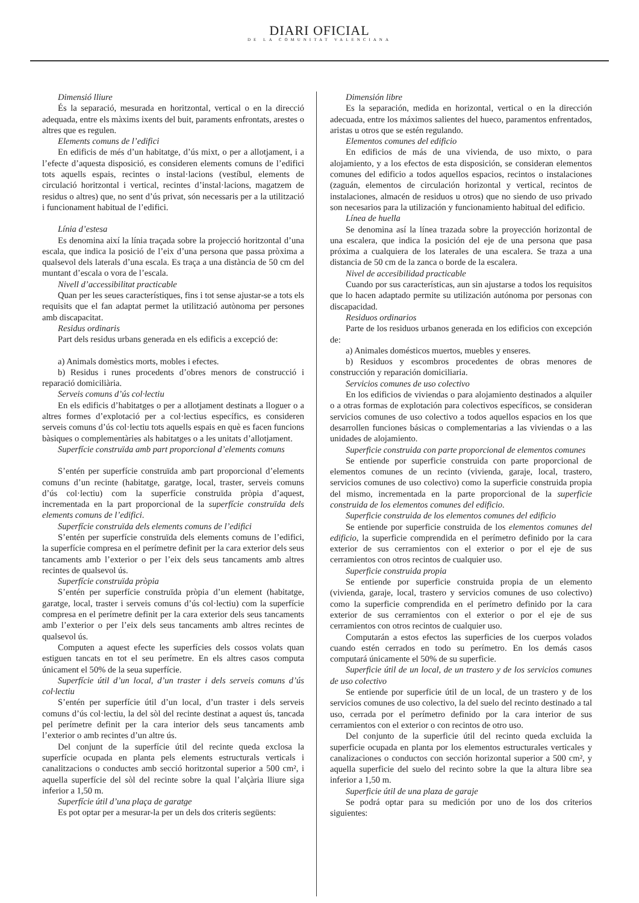DIARI OFICIAL
DE LA COMUNITAT VALENCIANA
Dimensió lliure
És la separació, mesurada en horitzontal, vertical o en la direcció adequada, entre els màxims ixents del buit, paraments enfrontats, arestes o altres que es regulen.
Elements comuns de l’edifici
En edificis de més d’un habitatge, d’ús mixt, o per a allotjament, i a l’efecte d’aquesta disposició, es consideren elements comuns de l’edifici tots aquells espais, recintes o instal·lacions (vestíbul, elements de circulació horitzontal i vertical, recintes d’instal·lacions, magatzem de residus o altres) que, no sent d’ús privat, són necessaris per a la utilització i funcionament habitual de l’edifici.
Línia d’estesa
Es denomina així la línia traçada sobre la projecció horitzontal d’una escala, que indica la posició de l’eix d’una persona que passa pròxima a qualsevol dels laterals d’una escala. Es traça a una distància de 50 cm del muntant d’escala o vora de l’escala.
Nivell d’accessibilitat practicable
Quan per les seues característiques, fins i tot sense ajustar-se a tots els requisits que el fan adaptat permet la utilització autònoma per persones amb discapacitat.
Residus ordinaris
Part dels residus urbans generada en els edificis a excepció de:
a) Animals domèstics morts, mobles i efectes.
b) Residus i runes procedents d’obres menors de construcció i reparació domiciliària.
Serveis comuns d’ús col·lectiu
En els edificis d’habitatges o per a allotjament destinats a lloguer o a altres formes d’explotació per a col·lectius específics, es consideren serveis comuns d’ús col·lectiu tots aquells espais en què es facen funcions bàsiques o complementàries als habitatges o a les unitats d’allotjament.
Superfície construïda amb part proporcional d’elements comuns
S’entén per superfície construïda amb part proporcional d’elements comuns d’un recinte (habitatge, garatge, local, traster, serveis comuns d’ús col·lectiu) com la superfície construïda pròpia d’aquest, incrementada en la part proporcional de la superfície construïda dels elements comuns de l’edifici.
Superfície construïda dels elements comuns de l’edifici
S’entén per superfície construïda dels elements comuns de l’edifici, la superfície compresa en el perímetre definit per la cara exterior dels seus tancaments amb l’exterior o per l’eix dels seus tancaments amb altres recintes de qualsevol ús.
Superfície construïda pròpia
S’entén per superfície construïda pròpia d’un element (habitatge, garatge, local, traster i serveis comuns d’ús col·lectiu) com la superfície compresa en el perímetre definit per la cara exterior dels seus tancaments amb l’exterior o per l’eix dels seus tancaments amb altres recintes de qualsevol ús.
Computen a aquest efecte les superfícies dels cossos volats quan estiguen tancats en tot el seu perímetre. En els altres casos computa únicament el 50% de la seua superfície.
Superfície útil d’un local, d’un traster i dels serveis comuns d’ús col·lectiu
S’entén per superfície útil d’un local, d’un traster i dels serveis comuns d’ús col·lectiu, la del sòl del recinte destinat a aquest ús, tancada pel perímetre definit per la cara interior dels seus tancaments amb l’exterior o amb recintes d’un altre ús.
Del conjunt de la superfície útil del recinte queda exclosa la superfície ocupada en planta pels elements estructurals verticals i canalitzacions o conductes amb secció horitzontal superior a 500 cm², i aquella superfície del sòl del recinte sobre la qual l’alçària lliure siga inferior a 1,50 m.
Superfície útil d’una plaça de garatge
Es pot optar per a mesurar-la per un dels dos criteris següents:
Dimensión libre
Es la separación, medida en horizontal, vertical o en la dirección adecuada, entre los máximos salientes del hueco, paramentos enfrentados, aristas u otros que se estén regulando.
Elementos comunes del edificio
En edificios de más de una vivienda, de uso mixto, o para alojamiento, y a los efectos de esta disposición, se consideran elementos comunes del edificio a todos aquellos espacios, recintos o instalaciones (zaguán, elementos de circulación horizontal y vertical, recintos de instalaciones, almacén de residuos u otros) que no siendo de uso privado son necesarios para la utilización y funcionamiento habitual del edificio.
Línea de huella
Se denomina así la línea trazada sobre la proyección horizontal de una escalera, que indica la posición del eje de una persona que pasa próxima a cualquiera de los laterales de una escalera. Se traza a una distancia de 50 cm de la zanca o borde de la escalera.
Nivel de accesibilidad practicable
Cuando por sus características, aun sin ajustarse a todos los requisitos que lo hacen adaptado permite su utilización autónoma por personas con discapacidad.
Residuos ordinarios
Parte de los residuos urbanos generada en los edificios con excepción de:
a) Animales domésticos muertos, muebles y enseres.
b) Residuos y escombros procedentes de obras menores de construcción y reparación domiciliaria.
Servicios comunes de uso colectivo
En los edificios de viviendas o para alojamiento destinados a alquiler o a otras formas de explotación para colectivos específicos, se consideran servicios comunes de uso colectivo a todos aquellos espacios en los que desarrollen funciones básicas o complementarias a las viviendas o a las unidades de alojamiento.
Superficie construida con parte proporcional de elementos comunes
Se entiende por superficie construida con parte proporcional de elementos comunes de un recinto (vivienda, garaje, local, trastero, servicios comunes de uso colectivo) como la superficie construida propia del mismo, incrementada en la parte proporcional de la superficie construida de los elementos comunes del edificio.
Superficie construida de los elementos comunes del edificio
Se entiende por superficie construida de los elementos comunes del edificio, la superficie comprendida en el perímetro definido por la cara exterior de sus cerramientos con el exterior o por el eje de sus cerramientos con otros recintos de cualquier uso.
Superficie construida propia
Se entiende por superficie construida propia de un elemento (vivienda, garaje, local, trastero y servicios comunes de uso colectivo) como la superficie comprendida en el perímetro definido por la cara exterior de sus cerramientos con el exterior o por el eje de sus cerramientos con otros recintos de cualquier uso.
Computarán a estos efectos las superficies de los cuerpos volados cuando estén cerrados en todo su perímetro. En los demás casos computará únicamente el 50% de su superficie.
Superficie útil de un local, de un trastero y de los servicios comunes de uso colectivo
Se entiende por superficie útil de un local, de un trastero y de los servicios comunes de uso colectivo, la del suelo del recinto destinado a tal uso, cerrada por el perímetro definido por la cara interior de sus cerramientos con el exterior o con recintos de otro uso.
Del conjunto de la superficie útil del recinto queda excluida la superficie ocupada en planta por los elementos estructurales verticales y canalizaciones o conductos con sección horizontal superior a 500 cm², y aquella superficie del suelo del recinto sobre la que la altura libre sea inferior a 1,50 m.
Superficie útil de una plaza de garaje
Se podrá optar para su medición por uno de los dos criterios siguientes: